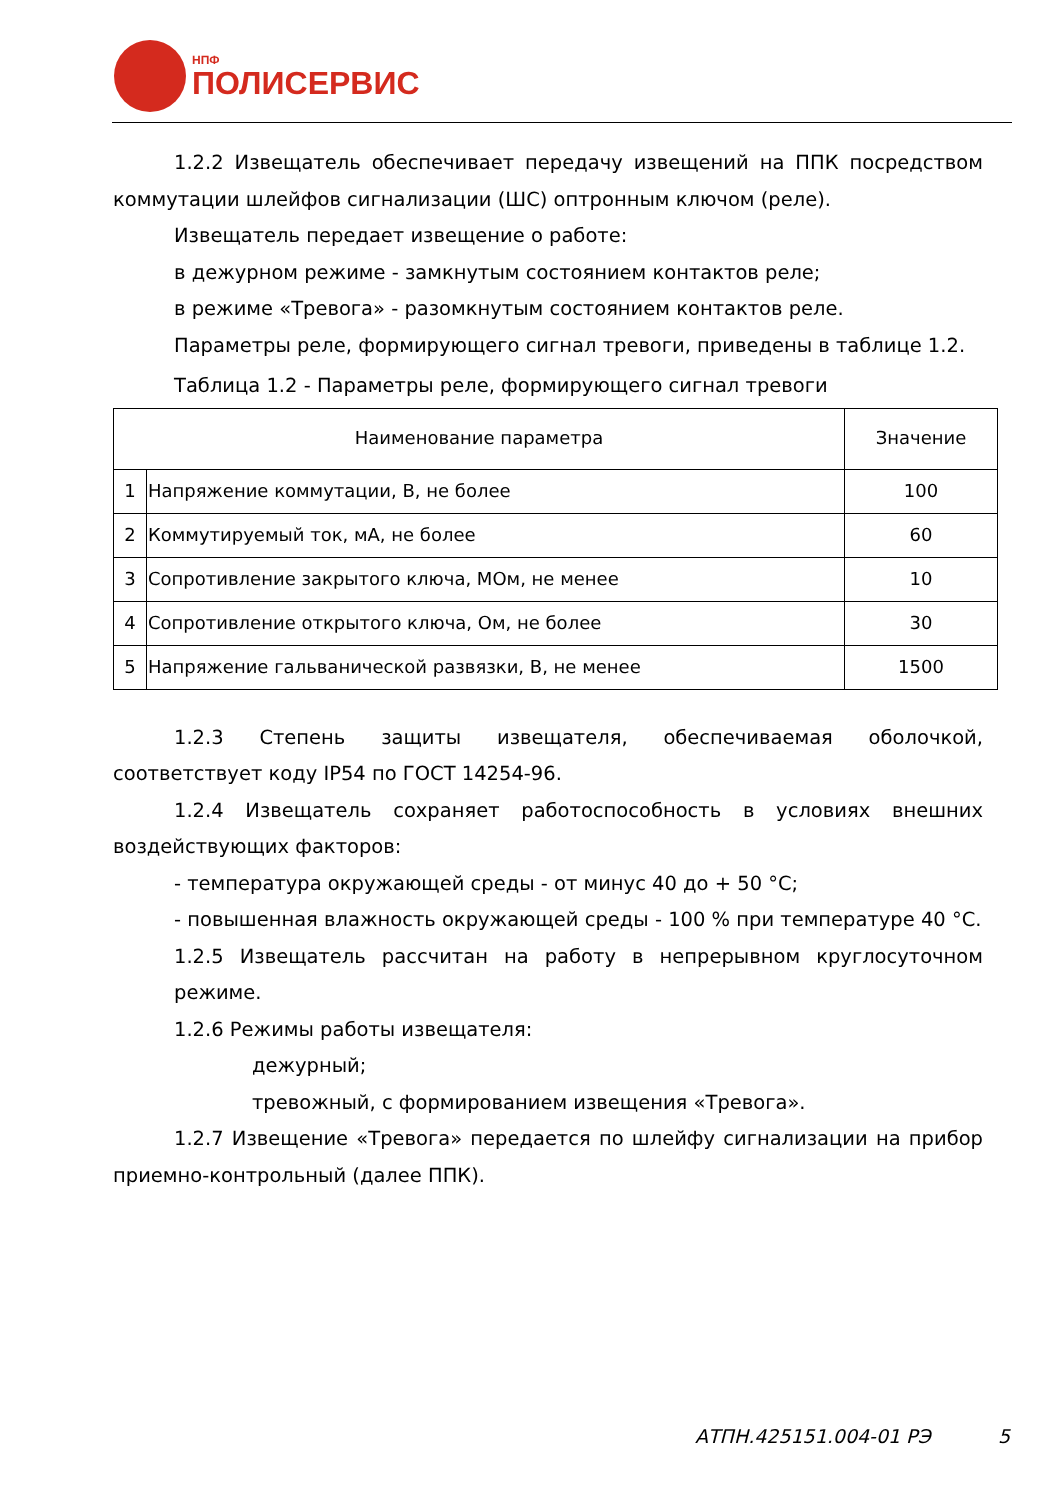НПФ
ПОЛИСЕРВИС
1.2.2 Извещатель обеспечивает передачу извещений на ППК посредством коммутации шлейфов сигнализации (ШС) оптронным ключом (реле).
Извещатель передает извещение о работе:
в дежурном режиме - замкнутым состоянием контактов реле;
в режиме «Тревога» - разомкнутым состоянием контактов реле.
Параметры реле, формирующего сигнал тревоги, приведены в таблице 1.2.
Таблица 1.2 - Параметры реле, формирующего сигнал тревоги
| Наименование параметра | | Значение |
| --- | --- | --- |
| 1 | Напряжение коммутации, В, не более | 100 |
| 2 | Коммутируемый ток, мА, не более | 60 |
| 3 | Сопротивление закрытого ключа, МОм, не менее | 10 |
| 4 | Сопротивление открытого ключа, Ом, не более | 30 |
| 5 | Напряжение гальванической развязки, В, не менее | 1500 |
1.2.3 Степень защиты извещателя, обеспечиваемая оболочкой, соответствует коду IP54 по ГОСТ 14254-96.
1.2.4 Извещатель сохраняет работоспособность в условиях внешних воздействующих факторов:
- температура окружающей среды - от минус 40 до + 50 °С;
- повышенная влажность окружающей среды - 100 % при температуре 40 °С.
1.2.5 Извещатель рассчитан на работу в непрерывном круглосуточном режиме.
1.2.6 Режимы работы извещателя:
дежурный;
тревожный, с формированием извещения «Тревога».
1.2.7 Извещение «Тревога» передается по шлейфу сигнализации на прибор приемно-контрольный (далее ППК).
АТПН.425151.004-01 РЭ 5